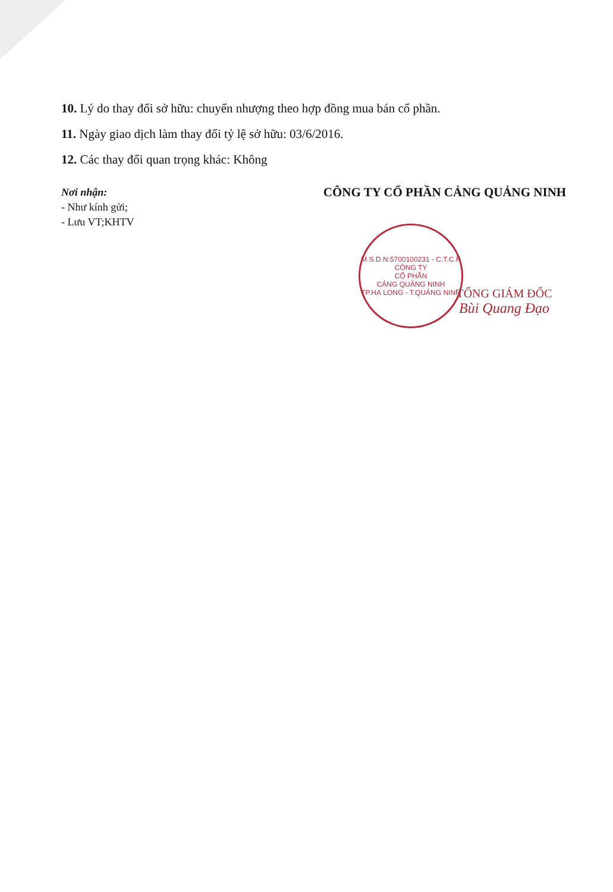10. Lý do thay đổi sở hữu: chuyển nhượng theo hợp đồng mua bán cổ phần.
11. Ngày giao dịch làm thay đổi tỷ lệ sở hữu: 03/6/2016.
12. Các thay đổi quan trọng khác: Không
Nơi nhận:
- Như kính gửi;
- Lưu VT;KHTV
CÔNG TY CỔ PHẦN CẢNG QUẢNG NINH
M.S.D.N:5700100231 - C.T.C.P
CÔNG TY
CỔ PHẦN
CẢNG QUẢNG NINH
TP.HẠ LONG - T.QUẢNG NINH
TỔNG GIÁM ĐỐC
Bùi Quang Đạo